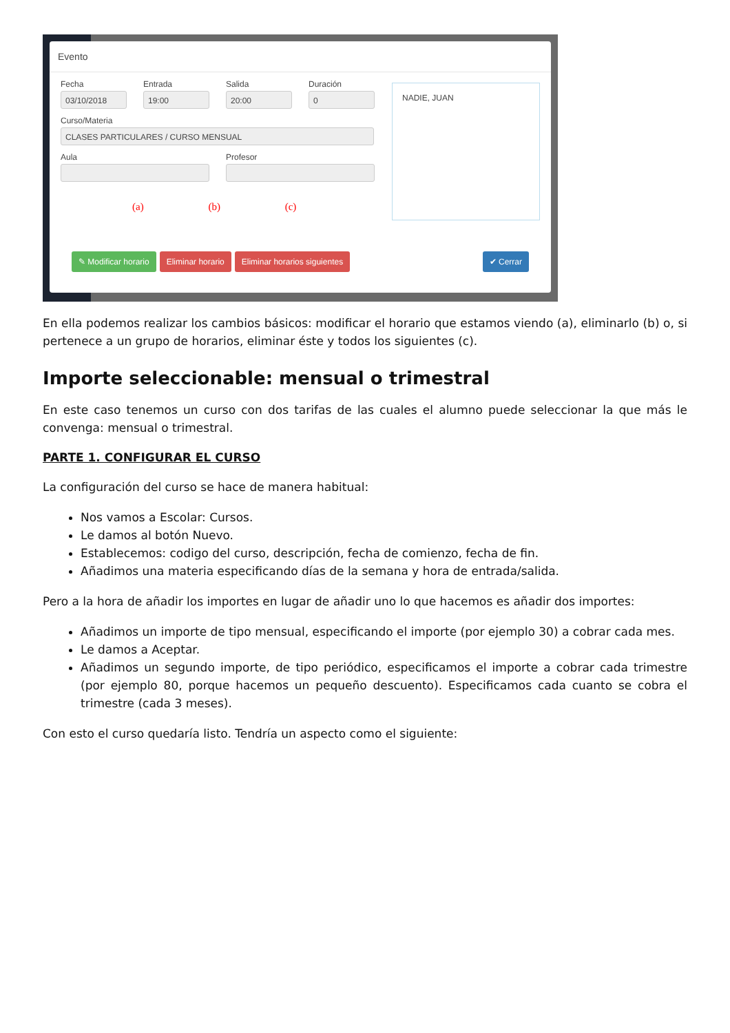Evento
NADIE, JUAN
Fecha
03/10/2018
Entrada
19:00
Salida
20:00
Duración
0
Curso/Materia
CLASES PARTICULARES / CURSO MENSUAL
Aula Profesor
(a) (b) (c)
✎ Modificar horario Eliminar horario Eliminar horarios siguientes ✔ Cerrar
En ella podemos realizar los cambios básicos: modificar el horario que estamos viendo (a), eliminarlo (b) o, si pertenece a un grupo de horarios, eliminar éste y todos los siguientes (c).
Importe seleccionable: mensual o trimestral
En este caso tenemos un curso con dos tarifas de las cuales el alumno puede seleccionar la que más le convenga: mensual o trimestral.
PARTE 1. CONFIGURAR EL CURSO
La configuración del curso se hace de manera habitual:
Nos vamos a Escolar: Cursos.
Le damos al botón Nuevo.
Establecemos: codigo del curso, descripción, fecha de comienzo, fecha de fin.
Añadimos una materia especificando días de la semana y hora de entrada/salida.
Pero a la hora de añadir los importes en lugar de añadir uno lo que hacemos es añadir dos importes:
Añadimos un importe de tipo mensual, especificando el importe (por ejemplo 30) a cobrar cada mes.
Le damos a Aceptar.
Añadimos un segundo importe, de tipo periódico, especificamos el importe a cobrar cada trimestre (por ejemplo 80, porque hacemos un pequeño descuento). Especificamos cada cuanto se cobra el trimestre (cada 3 meses).
Con esto el curso quedaría listo. Tendría un aspecto como el siguiente: